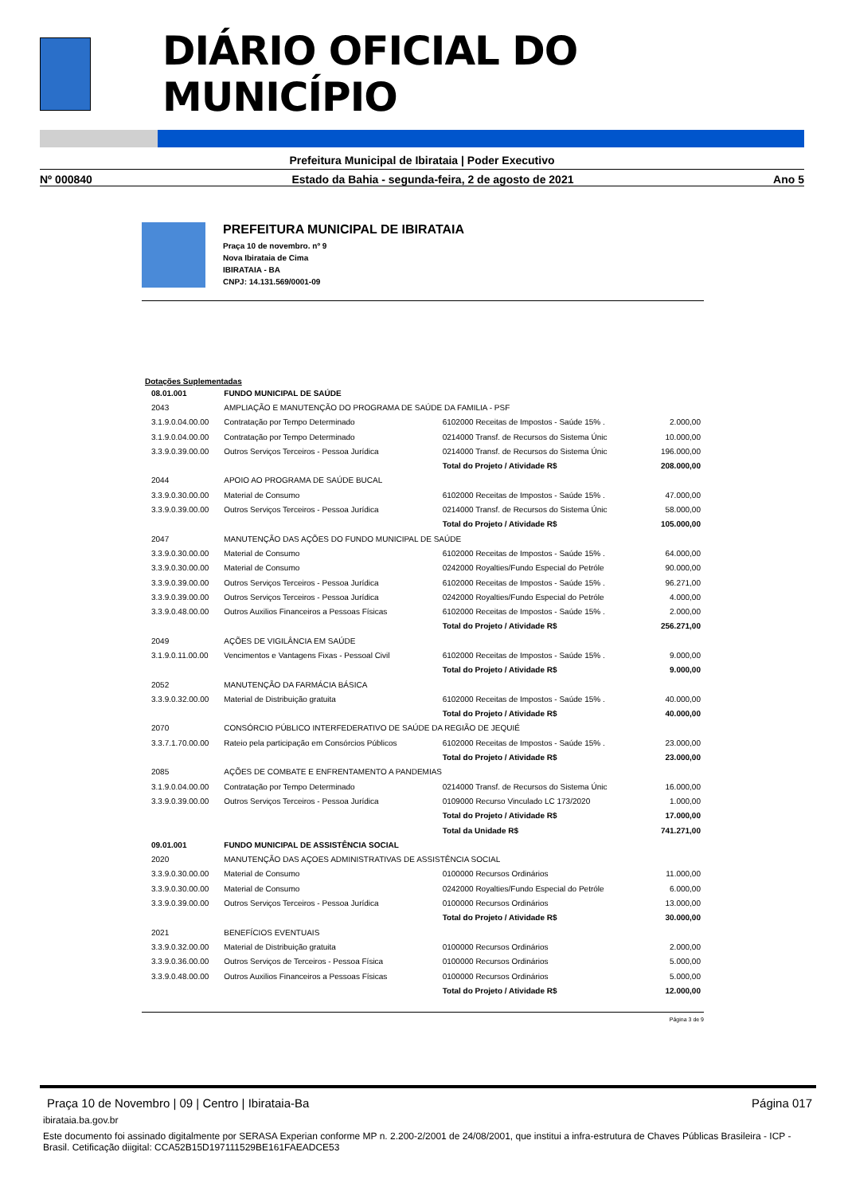DIÁRIO OFICIAL DO MUNICÍPIO
Prefeitura Municipal de Ibirataia | Poder Executivo
Nº 000840 Estado da Bahia - segunda-feira, 2 de agosto de 2021 Ano 5
PREFEITURA MUNICIPAL DE IBIRATAIA
Praça 10 de novembro. nº 9
Nova Ibirataia de Cima
IBIRATAIA - BA
CNPJ: 14.131.569/0001-09
Dotações Suplementadas
| 08.01.001 | FUNDO MUNICIPAL DE SAÚDE | | |
| 2043 | AMPLIAÇÃO E MANUTENÇÃO DO PROGRAMA DE SAÚDE DA FAMILIA - PSF | | |
| 3.1.9.0.04.00.00 | Contratação por Tempo Determinado | 6102000 Receitas de Impostos - Saúde 15% . | 2.000,00 |
| 3.1.9.0.04.00.00 | Contratação por Tempo Determinado | 0214000 Transf. de Recursos do Sistema Únic | 10.000,00 |
| 3.3.9.0.39.00.00 | Outros Serviços Terceiros - Pessoa Jurídica | 0214000 Transf. de Recursos do Sistema Únic | 196.000,00 |
| | | Total do Projeto / Atividade R$ | 208.000,00 |
| 2044 | APOIO AO PROGRAMA DE SAÚDE BUCAL | | |
| 3.3.9.0.30.00.00 | Material de Consumo | 6102000 Receitas de Impostos - Saúde 15% . | 47.000,00 |
| 3.3.9.0.39.00.00 | Outros Serviços Terceiros - Pessoa Jurídica | 0214000 Transf. de Recursos do Sistema Únic | 58.000,00 |
| | | Total do Projeto / Atividade R$ | 105.000,00 |
| 2047 | MANUTENÇÃO DAS AÇÕES DO FUNDO MUNICIPAL DE SAÚDE | | |
| 3.3.9.0.30.00.00 | Material de Consumo | 6102000 Receitas de Impostos - Saúde 15% . | 64.000,00 |
| 3.3.9.0.30.00.00 | Material de Consumo | 0242000 Royalties/Fundo Especial do Petróle | 90.000,00 |
| 3.3.9.0.39.00.00 | Outros Serviços Terceiros - Pessoa Jurídica | 6102000 Receitas de Impostos - Saúde 15% . | 96.271,00 |
| 3.3.9.0.39.00.00 | Outros Serviços Terceiros - Pessoa Jurídica | 0242000 Royalties/Fundo Especial do Petróle | 4.000,00 |
| 3.3.9.0.48.00.00 | Outros Auxilios Financeiros a Pessoas Físicas | 6102000 Receitas de Impostos - Saúde 15% . | 2.000,00 |
| | | Total do Projeto / Atividade R$ | 256.271,00 |
| 2049 | AÇÕES DE VIGILÂNCIA EM SAÚDE | | |
| 3.1.9.0.11.00.00 | Vencimentos e Vantagens Fixas - Pessoal Civil | 6102000 Receitas de Impostos - Saúde 15% . | 9.000,00 |
| | | Total do Projeto / Atividade R$ | 9.000,00 |
| 2052 | MANUTENÇÃO DA FARMÁCIA BÁSICA | | |
| 3.3.9.0.32.00.00 | Material de Distribuição gratuita | 6102000 Receitas de Impostos - Saúde 15% . | 40.000,00 |
| | | Total do Projeto / Atividade R$ | 40.000,00 |
| 2070 | CONSÓRCIO PÚBLICO INTERFEDERATIVO DE SAÚDE DA REGIÃO DE JEQUIÉ | | |
| 3.3.7.1.70.00.00 | Rateio pela participação em Consórcios Públicos | 6102000 Receitas de Impostos - Saúde 15% . | 23.000,00 |
| | | Total do Projeto / Atividade R$ | 23.000,00 |
| 2085 | AÇÕES DE COMBATE E ENFRENTAMENTO A PANDEMIAS | | |
| 3.1.9.0.04.00.00 | Contratação por Tempo Determinado | 0214000 Transf. de Recursos do Sistema Únic | 16.000,00 |
| 3.3.9.0.39.00.00 | Outros Serviços Terceiros - Pessoa Jurídica | 0109000 Recurso Vinculado LC 173/2020 | 1.000,00 |
| | | Total do Projeto / Atividade R$ | 17.000,00 |
| | | Total da Unidade R$ | 741.271,00 |
| 09.01.001 | FUNDO MUNICIPAL DE ASSISTÊNCIA SOCIAL | | |
| 2020 | MANUTENÇÃO DAS AÇOES ADMINISTRATIVAS DE ASSISTÊNCIA SOCIAL | | |
| 3.3.9.0.30.00.00 | Material de Consumo | 0100000 Recursos Ordinários | 11.000,00 |
| 3.3.9.0.30.00.00 | Material de Consumo | 0242000 Royalties/Fundo Especial do Petróle | 6.000,00 |
| 3.3.9.0.39.00.00 | Outros Serviços Terceiros - Pessoa Jurídica | 0100000 Recursos Ordinários | 13.000,00 |
| | | Total do Projeto / Atividade R$ | 30.000,00 |
| 2021 | BENEFÍCIOS EVENTUAIS | | |
| 3.3.9.0.32.00.00 | Material de Distribuição gratuita | 0100000 Recursos Ordinários | 2.000,00 |
| 3.3.9.0.36.00.00 | Outros Serviços de Terceiros - Pessoa Física | 0100000 Recursos Ordinários | 5.000,00 |
| 3.3.9.0.48.00.00 | Outros Auxilios Financeiros a Pessoas Físicas | 0100000 Recursos Ordinários | 5.000,00 |
| | | Total do Projeto / Atividade R$ | 12.000,00 |
Página 3 de 9
Praça 10 de Novembro | 09 | Centro | Ibirataia-Ba Página 017
ibirataia.ba.gov.br
Este documento foi assinado digitalmente por SERASA Experian conforme MP n. 2.200-2/2001 de 24/08/2001, que institui a infra-estrutura de Chaves Públicas Brasileira - ICP - Brasil. Cetificação diigital: CCA52B15D197111529BE161FAEADCE53